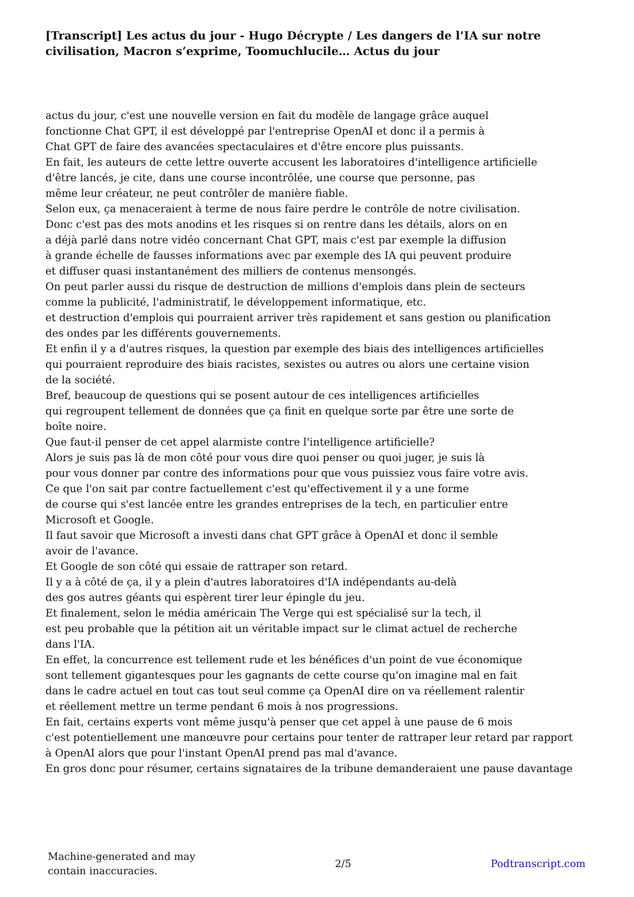[Transcript] Les actus du jour - Hugo Décrypte / Les dangers de l’IA sur notre civilisation, Macron s’exprime, Toomuchlucile… Actus du jour
actus du jour, c'est une nouvelle version en fait du modèle de langage grâce auquel
fonctionne Chat GPT, il est développé par l'entreprise OpenAI et donc il a permis à
Chat GPT de faire des avancées spectaculaires et d'être encore plus puissants.
En fait, les auteurs de cette lettre ouverte accusent les laboratoires d'intelligence artificielle
d'être lancés, je cite, dans une course incontrôlée, une course que personne, pas
même leur créateur, ne peut contrôler de manière fiable.
Selon eux, ça menaceraient à terme de nous faire perdre le contrôle de notre civilisation.
Donc c'est pas des mots anodins et les risques si on rentre dans les détails, alors on en
a déjà parlé dans notre vidéo concernant Chat GPT, mais c'est par exemple la diffusion
à grande échelle de fausses informations avec par exemple des IA qui peuvent produire
et diffuser quasi instantanément des milliers de contenus mensongés.
On peut parler aussi du risque de destruction de millions d'emplois dans plein de secteurs
comme la publicité, l'administratif, le développement informatique, etc.
et destruction d'emplois qui pourraient arriver très rapidement et sans gestion ou planification
des ondes par les différents gouvernements.
Et enfin il y a d'autres risques, la question par exemple des biais des intelligences artificielles
qui pourraient reproduire des biais racistes, sexistes ou autres ou alors une certaine vision
de la société.
Bref, beaucoup de questions qui se posent autour de ces intelligences artificielles
qui regroupent tellement de données que ça finit en quelque sorte par être une sorte de
boîte noire.
Que faut-il penser de cet appel alarmiste contre l'intelligence artificielle?
Alors je suis pas là de mon côté pour vous dire quoi penser ou quoi juger, je suis là
pour vous donner par contre des informations pour que vous puissiez vous faire votre avis.
Ce que l'on sait par contre factuellement c'est qu'effectivement il y a une forme
de course qui s'est lancée entre les grandes entreprises de la tech, en particulier entre
Microsoft et Google.
Il faut savoir que Microsoft a investi dans chat GPT grâce à OpenAI et donc il semble
avoir de l'avance.
Et Google de son côté qui essaie de rattraper son retard.
Il y a à côté de ça, il y a plein d'autres laboratoires d'IA indépendants au-delà
des gos autres géants qui espèrent tirer leur épingle du jeu.
Et finalement, selon le média américain The Verge qui est spécialisé sur la tech, il
est peu probable que la pétition ait un véritable impact sur le climat actuel de recherche
dans l'IA.
En effet, la concurrence est tellement rude et les bénéfices d'un point de vue économique
sont tellement gigantesques pour les gagnants de cette course qu'on imagine mal en fait
dans le cadre actuel en tout cas tout seul comme ça OpenAI dire on va réellement ralentir
et réellement mettre un terme pendant 6 mois à nos progressions.
En fait, certains experts vont même jusqu'à penser que cet appel à une pause de 6 mois
c'est potentiellement une manœuvre pour certains pour tenter de rattraper leur retard par rapport
à OpenAI alors que pour l'instant OpenAI prend pas mal d'avance.
En gros donc pour résumer, certains signataires de la tribune demanderaient une pause davantage
Machine-generated and may
contain inaccuracies.
2/5 Podtranscript.com